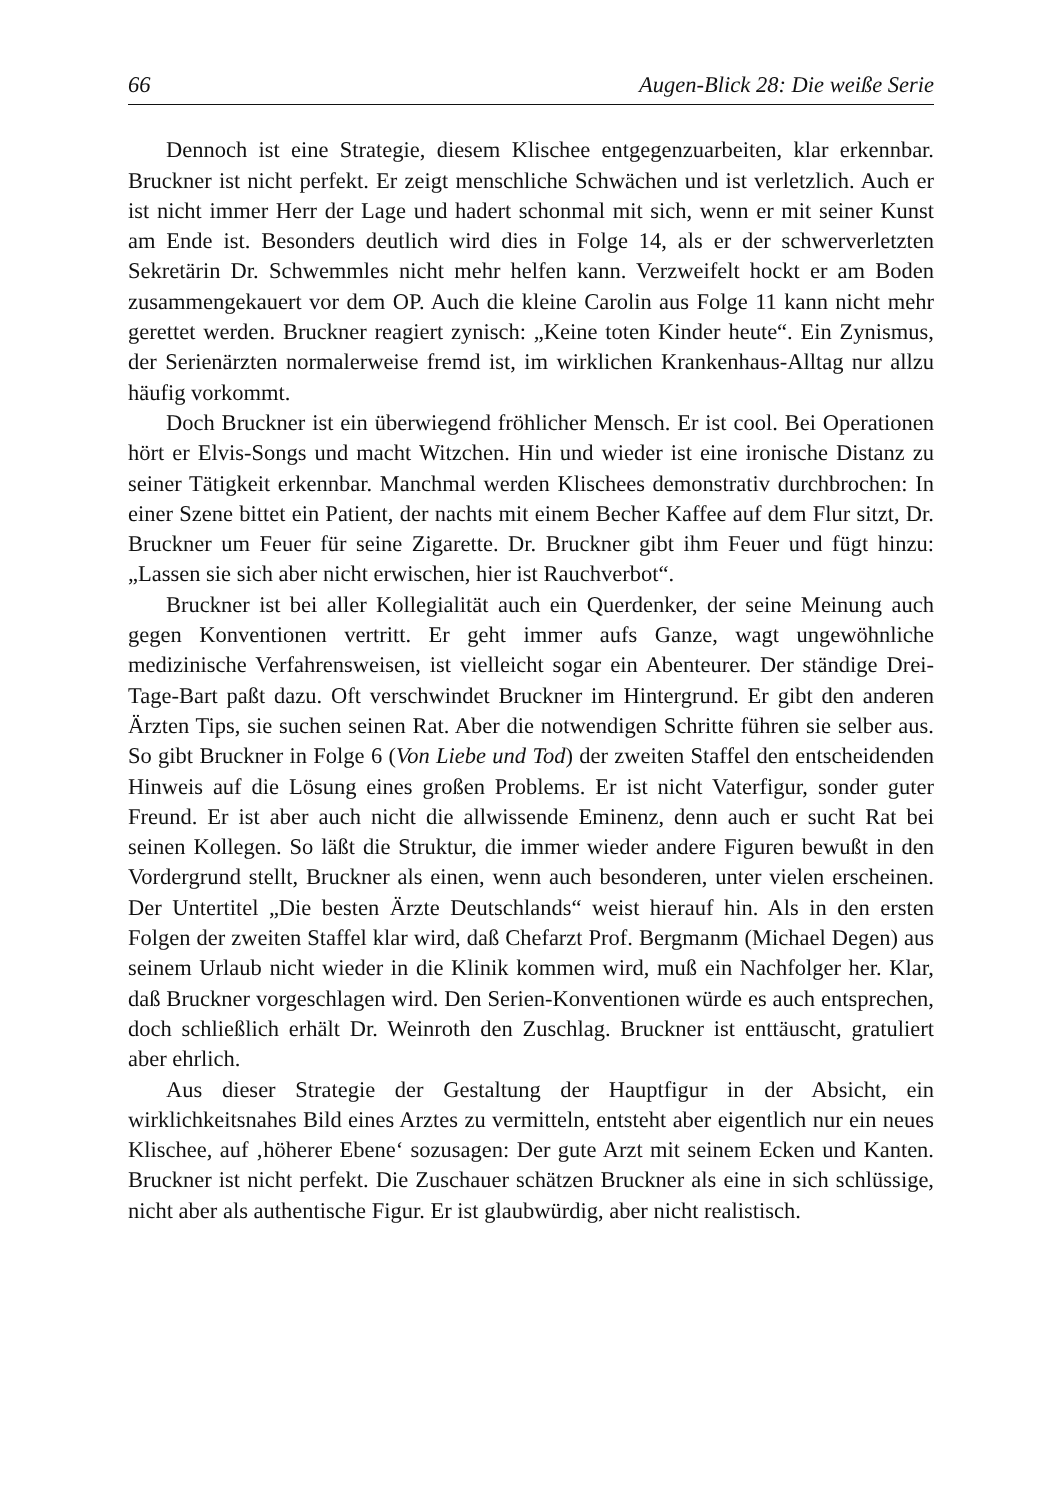66 Augen-Blick 28: Die weiße Serie
Dennoch ist eine Strategie, diesem Klischee entgegenzuarbeiten, klar erkennbar. Bruckner ist nicht perfekt. Er zeigt menschliche Schwächen und ist verletzlich. Auch er ist nicht immer Herr der Lage und hadert schonmal mit sich, wenn er mit seiner Kunst am Ende ist. Besonders deutlich wird dies in Folge 14, als er der schwerverletzten Sekretärin Dr. Schwemmles nicht mehr helfen kann. Verzweifelt hockt er am Boden zusammengekauert vor dem OP. Auch die kleine Carolin aus Folge 11 kann nicht mehr gerettet werden. Bruckner reagiert zynisch: „Keine toten Kinder heute“. Ein Zynismus, der Serienärzten normalerweise fremd ist, im wirklichen Krankenhaus-Alltag nur allzu häufig vorkommt.
Doch Bruckner ist ein überwiegend fröhlicher Mensch. Er ist cool. Bei Operationen hört er Elvis-Songs und macht Witzchen. Hin und wieder ist eine ironische Distanz zu seiner Tätigkeit erkennbar. Manchmal werden Klischees demonstrativ durchbrochen: In einer Szene bittet ein Patient, der nachts mit einem Becher Kaffee auf dem Flur sitzt, Dr. Bruckner um Feuer für seine Zigarette. Dr. Bruckner gibt ihm Feuer und fügt hinzu: „Lassen sie sich aber nicht erwischen, hier ist Rauchverbot“.
Bruckner ist bei aller Kollegialität auch ein Querdenker, der seine Meinung auch gegen Konventionen vertritt. Er geht immer aufs Ganze, wagt ungewöhnliche medizinische Verfahrensweisen, ist vielleicht sogar ein Abenteurer. Der ständige Drei-Tage-Bart paßt dazu. Oft verschwindet Bruckner im Hintergrund. Er gibt den anderen Ärzten Tips, sie suchen seinen Rat. Aber die notwendigen Schritte führen sie selber aus. So gibt Bruckner in Folge 6 (Von Liebe und Tod) der zweiten Staffel den entscheidenden Hinweis auf die Lösung eines großen Problems. Er ist nicht Vaterfigur, sonder guter Freund. Er ist aber auch nicht die allwissende Eminenz, denn auch er sucht Rat bei seinen Kollegen. So läßt die Struktur, die immer wieder andere Figuren bewußt in den Vordergrund stellt, Bruckner als einen, wenn auch besonderen, unter vielen erscheinen. Der Untertitel „Die besten Ärzte Deutschlands“ weist hierauf hin. Als in den ersten Folgen der zweiten Staffel klar wird, daß Chefarzt Prof. Bergmanm (Michael Degen) aus seinem Urlaub nicht wieder in die Klinik kommen wird, muß ein Nachfolger her. Klar, daß Bruckner vorgeschlagen wird. Den Serien-Konventionen würde es auch entsprechen, doch schließlich erhält Dr. Weinroth den Zuschlag. Bruckner ist enttäuscht, gratuliert aber ehrlich.
Aus dieser Strategie der Gestaltung der Hauptfigur in der Absicht, ein wirklichkeitsnahes Bild eines Arztes zu vermitteln, entsteht aber eigentlich nur ein neues Klischee, auf ‚höherer Ebene‘ sozusagen: Der gute Arzt mit seinem Ecken und Kanten. Bruckner ist nicht perfekt. Die Zuschauer schätzen Bruckner als eine in sich schlüssige, nicht aber als authentische Figur. Er ist glaubwürdig, aber nicht realistisch.